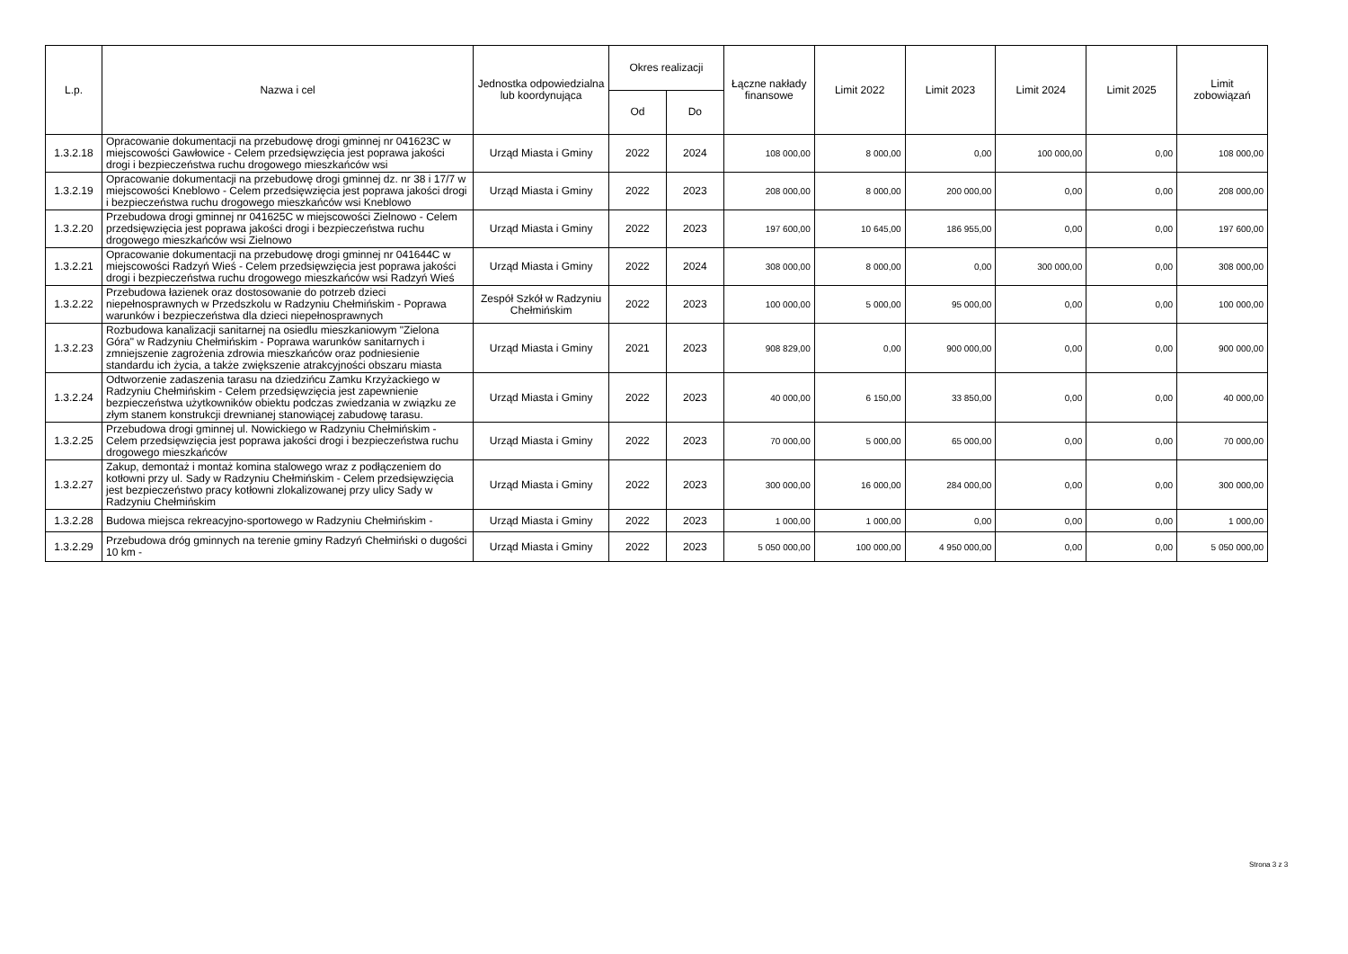| L.p. | Nazwa i cel | Jednostka odpowiedzialna lub koordynująca | Okres realizacji | | Łączne nakłady finansowe | Limit 2022 | Limit 2023 | Limit 2024 | Limit 2025 | Limit zobowiązań |
| --- | --- | --- | --- | --- | --- | --- | --- | --- | --- | --- |
| | | | Od | Do | | | | | | |
| 1.3.2.18 | Opracowanie dokumentacji na przebudowę drogi gminnej nr 041623C w miejscowości Gawłowice - Celem przedsięwzięcia jest poprawa jakości drogi i bezpieczeństwa ruchu drogowego mieszkańców wsi | Urząd Miasta i Gminy | 2022 | 2024 | 108 000,00 | 8 000,00 | 0,00 | 100 000,00 | 0,00 | 108 000,00 |
| 1.3.2.19 | Opracowanie dokumentacji na przebudowę drogi gminnej dz. nr 38 i 17/7 w miejscowości Kneblowo - Celem przedsięwzięcia jest poprawa jakości drogi i bezpieczeństwa ruchu drogowego mieszkańców wsi Kneblowo | Urząd Miasta i Gminy | 2022 | 2023 | 208 000,00 | 8 000,00 | 200 000,00 | 0,00 | 0,00 | 208 000,00 |
| 1.3.2.20 | Przebudowa drogi gminnej nr 041625C w miejscowości Zielnowo - Celem przedsięwzięcia jest poprawa jakości drogi i bezpieczeństwa ruchu drogowego mieszkańców wsi Zielnowo | Urząd Miasta i Gminy | 2022 | 2023 | 197 600,00 | 10 645,00 | 186 955,00 | 0,00 | 0,00 | 197 600,00 |
| 1.3.2.21 | Opracowanie dokumentacji na przebudowę drogi gminnej nr 041644C w miejscowości Radzyń Wieś - Celem przedsięwzięcia jest poprawa jakości drogi i bezpieczeństwa ruchu drogowego mieszkańców wsi Radzyń Wieś | Urząd Miasta i Gminy | 2022 | 2024 | 308 000,00 | 8 000,00 | 0,00 | 300 000,00 | 0,00 | 308 000,00 |
| 1.3.2.22 | Przebudowa łazienek oraz dostosowanie do potrzeb dzieci niepełnosprawnych w Przedszkolu w Radzyniu Chełmińskim - Poprawa warunków i bezpieczeństwa dla dzieci niepełnosprawnych | Zespół Szkół w Radzyniu Chełmińskim | 2022 | 2023 | 100 000,00 | 5 000,00 | 95 000,00 | 0,00 | 0,00 | 100 000,00 |
| 1.3.2.23 | Rozbudowa kanalizacji sanitarnej na osiedlu mieszkaniowym "Zielona Góra" w Radzyniu Chełmińskim - Poprawa warunków sanitarnych i zmniejszenie zagrożenia zdrowia mieszkańców oraz podniesienie standardu ich życia, a także zwiększenie atrakcyjności obszaru miasta | Urząd Miasta i Gminy | 2021 | 2023 | 908 829,00 | 0,00 | 900 000,00 | 0,00 | 0,00 | 900 000,00 |
| 1.3.2.24 | Odtworzenie zadaszenia tarasu na dziedzińcu Zamku Krzyżackiego w Radzyniu Chełmińskim - Celem przedsięwzięcia jest zapewnienie bezpieczeństwa użytkowników obiektu podczas zwiedzania w związku ze złym stanem konstrukcji drewnianej stanowiącej zabudowę tarasu. | Urząd Miasta i Gminy | 2022 | 2023 | 40 000,00 | 6 150,00 | 33 850,00 | 0,00 | 0,00 | 40 000,00 |
| 1.3.2.25 | Przebudowa drogi gminnej ul. Nowickiego w Radzyniu Chełmińskim - Celem przedsięwzięcia jest poprawa jakości drogi i bezpieczeństwa ruchu drogowego mieszkańców | Urząd Miasta i Gminy | 2022 | 2023 | 70 000,00 | 5 000,00 | 65 000,00 | 0,00 | 0,00 | 70 000,00 |
| 1.3.2.27 | Zakup, demontaż i montaż komina stalowego wraz z podłączeniem do kotłowni przy ul. Sady w Radzyniu Chełmińskim - Celem przedsięwzięcia jest bezpieczeństwo pracy kotłowni zlokalizowanej przy ulicy Sady w Radzyniu Chełmińskim | Urząd Miasta i Gminy | 2022 | 2023 | 300 000,00 | 16 000,00 | 284 000,00 | 0,00 | 0,00 | 300 000,00 |
| 1.3.2.28 | Budowa miejsca rekreacyjno-sportowego w Radzyniu Chełmińskim - | Urząd Miasta i Gminy | 2022 | 2023 | 1 000,00 | 1 000,00 | 0,00 | 0,00 | 0,00 | 1 000,00 |
| 1.3.2.29 | Przebudowa dróg gminnych na terenie gminy Radzyń Chełmiński o dugości 10 km - | Urząd Miasta i Gminy | 2022 | 2023 | 5 050 000,00 | 100 000,00 | 4 950 000,00 | 0,00 | 0,00 | 5 050 000,00 |
Strona 3 z 3